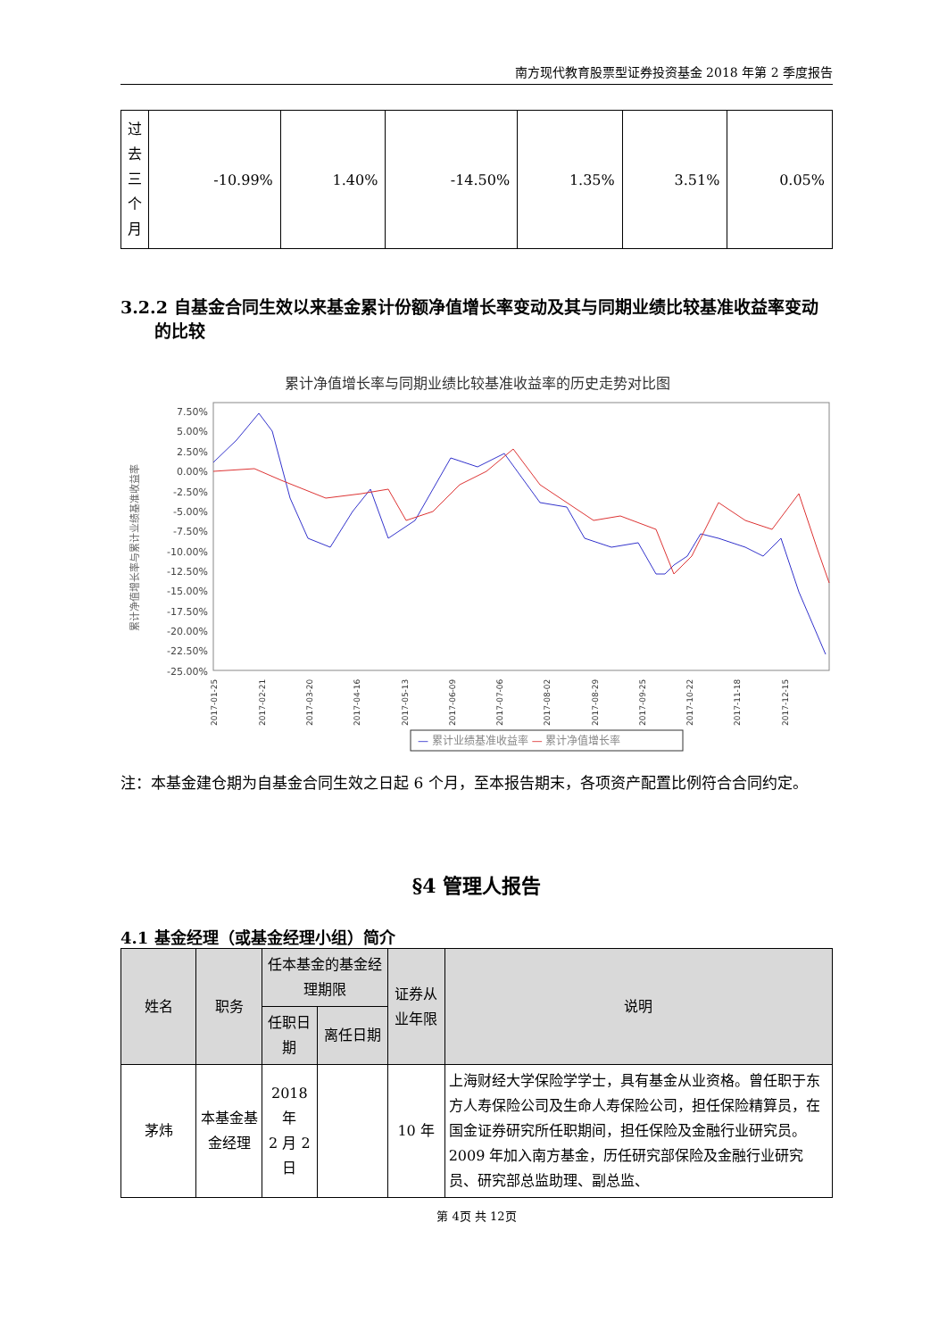南方现代教育股票型证券投资基金 2018 年第 2 季度报告
| 过 去 三 个 月 | -10.99% | 1.40% | -14.50% | 1.35% | 3.51% | 0.05% |
3.2.2 自基金合同生效以来基金累计份额净值增长率变动及其与同期业绩比较基准收益率变动的比较
累计净值增长率与同期业绩比较基准收益率的历史走势对比图
7.50%
5.00%
2.50%
0.00%
-2.50%
-5.00%
-7.50%
-10.00%
-12.50%
-15.00%
-17.50%
-20.00%
-22.50%
-25.00%
累计净值增长率与累计业绩基准收益率
2017-01-25
2017-02-21
2017-03-20
2017-04-16
2017-05-13
2017-06-09
2017-07-06
2017-08-02
2017-08-29
2017-09-25
2017-10-22
2017-11-18
2017-12-15
— 累计业绩基准收益率 — 累计净值增长率
注：本基金建仓期为自基金合同生效之日起 6 个月，至本报告期末，各项资产配置比例符合合同约定。
§4 管理人报告
4.1 基金经理（或基金经理小组）简介
| 姓名 | 职务 | 任本基金的基金经理期限 | | 证券从业年限 | 说明 |
| --- | --- | --- | --- | --- | --- |
| | | 任职日期 | 离任日期 | | |
| 茅炜 | 本基金基金经理 | 2018 年 2 月 2 日 | | 10 年 | 上海财经大学保险学学士，具有基金从业资格。曾任职于东方人寿保险公司及生命人寿保险公司，担任保险精算员，在国金证券研究所任职期间，担任保险及金融行业研究员。2009 年加入南方基金，历任研究部保险及金融行业研究员、研究部总监助理、副总监、 |
第 4页 共 12页